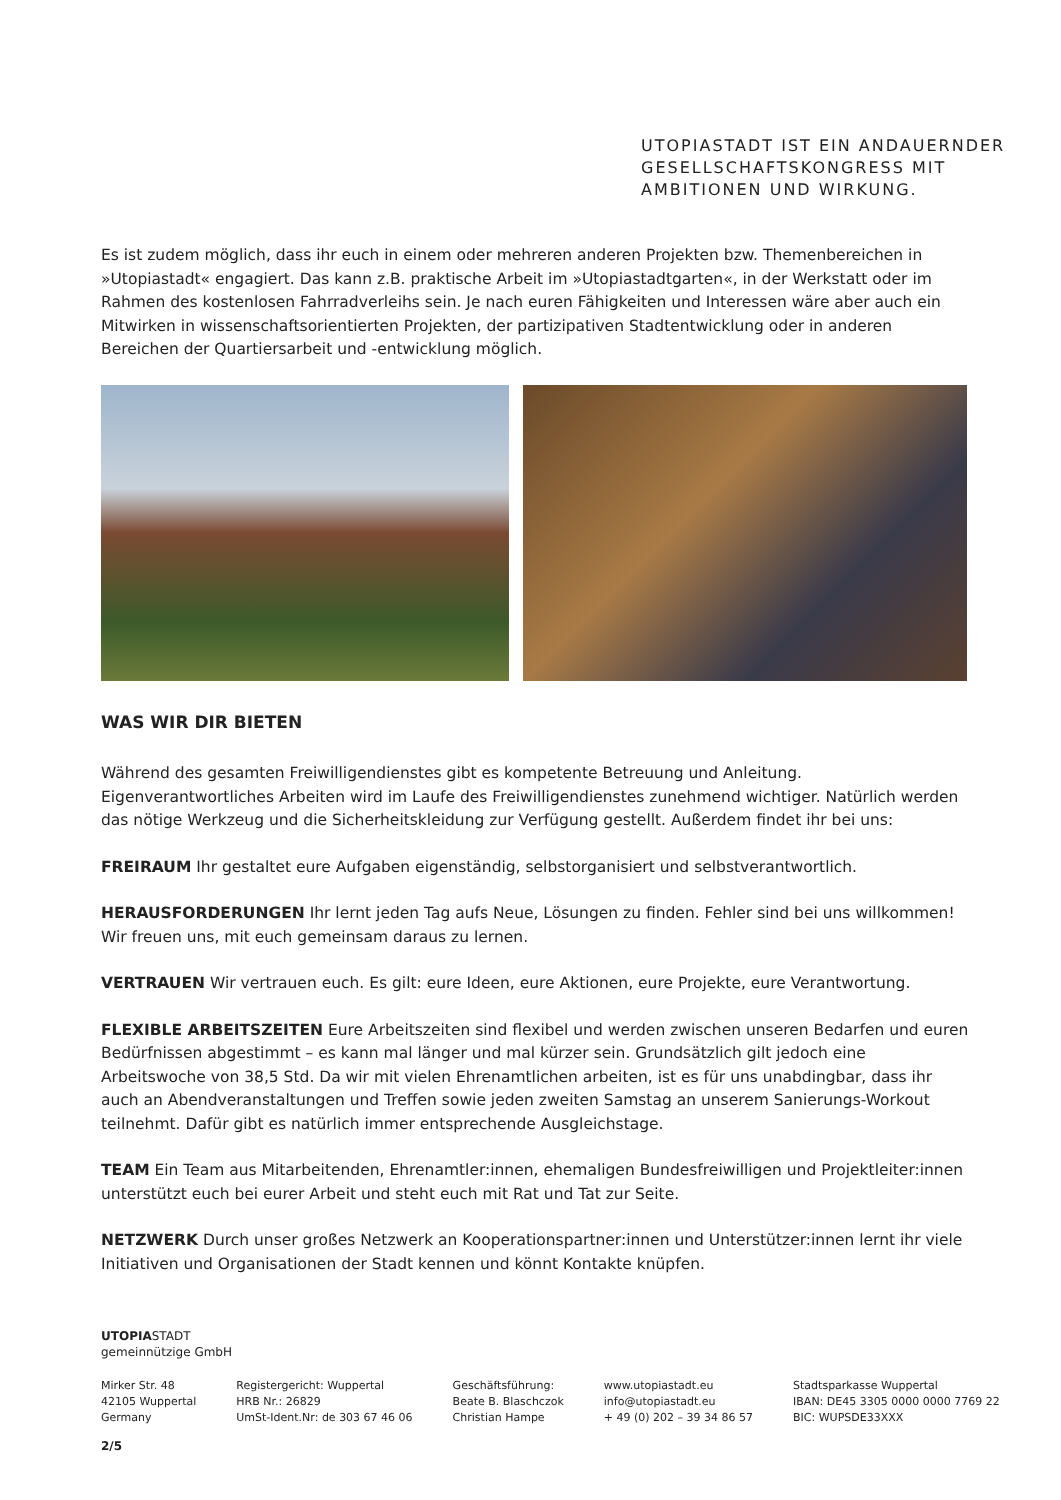UTOPIASTADT IST EIN ANDAUERNDER
GESELLSCHAFTSKONGRESS MIT
AMBITIONEN UND WIRKUNG.
Es ist zudem möglich, dass ihr euch in einem oder mehreren anderen Projekten bzw. Themenbereichen in »Utopiastadt« engagiert. Das kann z.B. praktische Arbeit im »Utopiastadtgarten«, in der Werkstatt oder im Rahmen des kostenlosen Fahrradverleihs sein. Je nach euren Fähigkeiten und Interessen wäre aber auch ein Mitwirken in wissenschaftsorientierten Projekten, der partizipativen Stadtentwicklung oder in anderen Bereichen der Quartiersarbeit und -entwicklung möglich.
WAS WIR DIR BIETEN
Während des gesamten Freiwilligendienstes gibt es kompetente Betreuung und Anleitung. Eigenverantwortliches Arbeiten wird im Laufe des Freiwilligendienstes zunehmend wichtiger. Natürlich werden das nötige Werkzeug und die Sicherheitskleidung zur Verfügung gestellt. Außerdem findet ihr bei uns:
FREIRAUM Ihr gestaltet eure Aufgaben eigenständig, selbstorganisiert und selbstverantwortlich.
HERAUSFORDERUNGEN Ihr lernt jeden Tag aufs Neue, Lösungen zu finden. Fehler sind bei uns willkommen! Wir freuen uns, mit euch gemeinsam daraus zu lernen.
VERTRAUEN Wir vertrauen euch. Es gilt: eure Ideen, eure Aktionen, eure Projekte, eure Verantwortung.
FLEXIBLE ARBEITSZEITEN Eure Arbeitszeiten sind flexibel und werden zwischen unseren Bedarfen und euren Bedürfnissen abgestimmt – es kann mal länger und mal kürzer sein. Grundsätzlich gilt jedoch eine Arbeitswoche von 38,5 Std. Da wir mit vielen Ehrenamtlichen arbeiten, ist es für uns unabdingbar, dass ihr auch an Abendveranstaltungen und Treffen sowie jeden zweiten Samstag an unserem Sanierungs-Workout teilnehmt. Dafür gibt es natürlich immer entsprechende Ausgleichstage.
TEAM Ein Team aus Mitarbeitenden, Ehrenamtler:innen, ehemaligen Bundesfreiwilligen und Projektleiter:innen unterstützt euch bei eurer Arbeit und steht euch mit Rat und Tat zur Seite.
NETZWERK Durch unser großes Netzwerk an Kooperationspartner:innen und Unterstützer:innen lernt ihr viele Initiativen und Organisationen der Stadt kennen und könnt Kontakte knüpfen.
UTOPIASTADT
gemeinnützige GmbH
Mirker Str. 48
42105 Wuppertal
Germany
Registergericht: Wuppertal
HRB Nr.: 26829
UmSt-Ident.Nr: de 303 67 46 06
Geschäftsführung:
Beate B. Blaschczok
Christian Hampe
www.utopiastadt.eu
info@utopiastadt.eu
+ 49 (0) 202 – 39 34 86 57
Stadtsparkasse Wuppertal
IBAN: DE45 3305 0000 0000 7769 22
BIC: WUPSDE33XXX
2/5